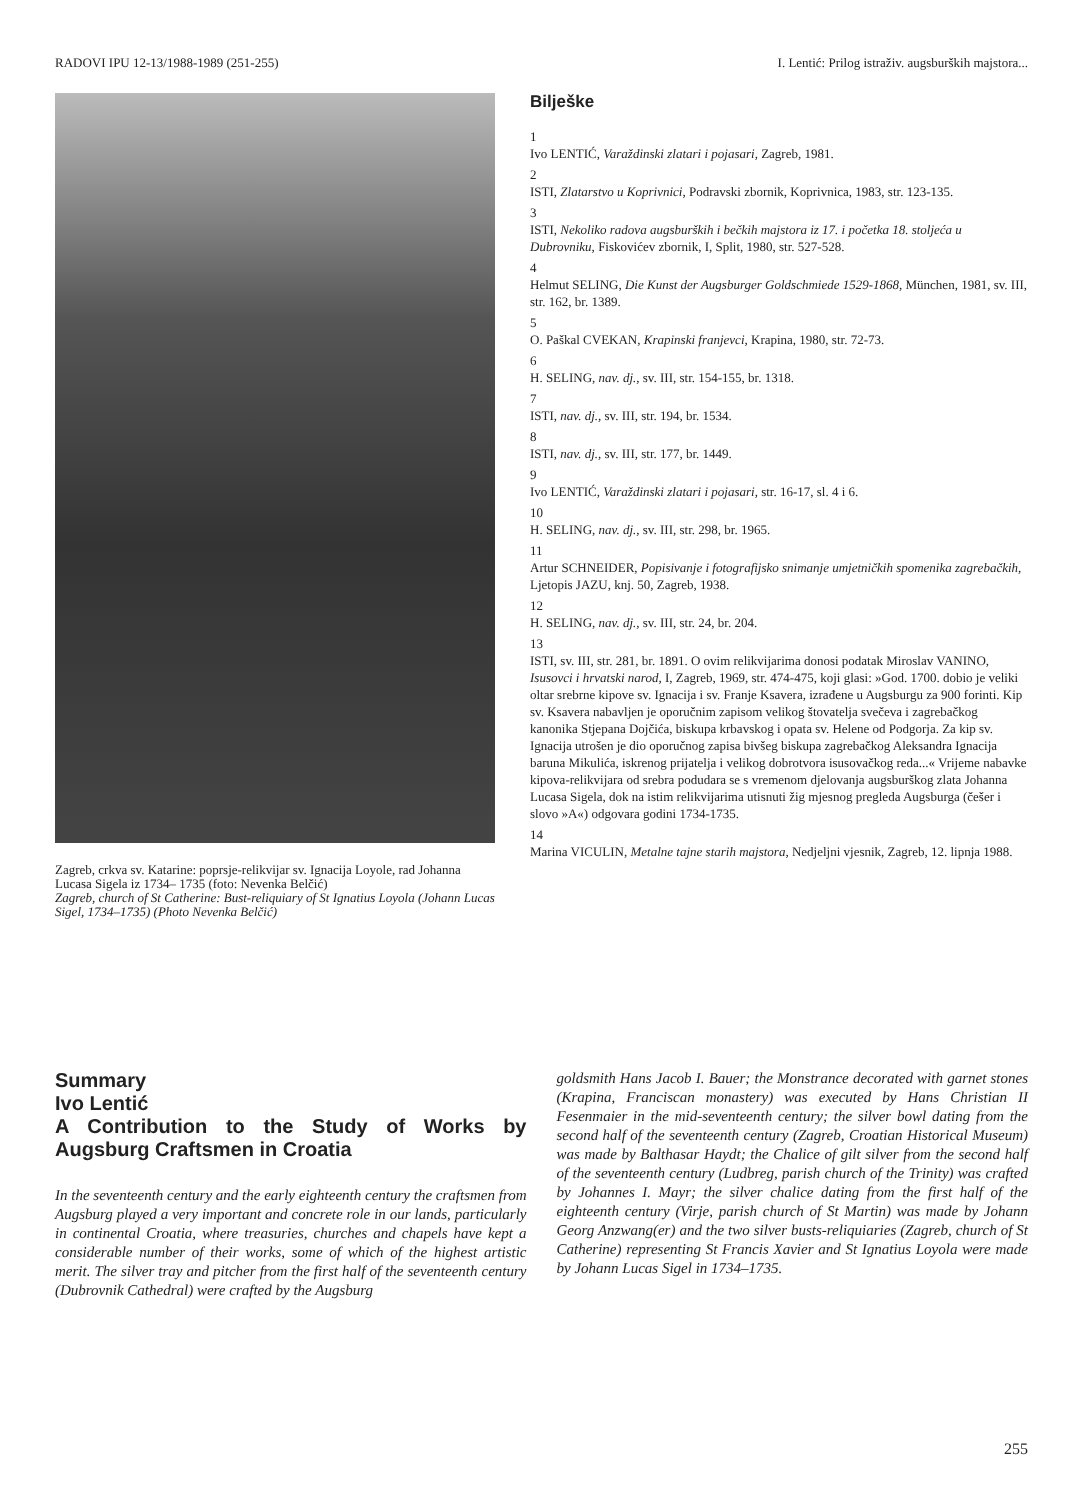RADOVI IPU 12-13/1988-1989 (251-255) I. Lentić: Prilog istraživ. augsburških majstora...
Zagreb, crkva sv. Katarine: poprsje-relikvijar sv. Ignacija Loyole, rad Johanna Lucasa Sigela iz 1734– 1735 (foto: Nevenka Belčić)
Zagreb, church of St Catherine: Bust-reliquiary of St Ignatius Loyola (Johann Lucas Sigel, 1734–1735) (Photo Nevenka Belčić)
Bilješke
1
Ivo LENTIĆ, Varaždinski zlatari i pojasari, Zagreb, 1981.
2
ISTI, Zlatarstvo u Koprivnici, Podravski zbornik, Koprivnica, 1983, str. 123-135.
3
ISTI, Nekoliko radova augsburških i bečkih majstora iz 17. i početka 18. stoljeća u Dubrovniku, Fiskovićev zbornik, I, Split, 1980, str. 527-528.
4
Helmut SELING, Die Kunst der Augsburger Goldschmiede 1529-1868, München, 1981, sv. III, str. 162, br. 1389.
5
O. Paškal CVEKAN, Krapinski franjevci, Krapina, 1980, str. 72-73.
6
H. SELING, nav. dj., sv. III, str. 154-155, br. 1318.
7
ISTI, nav. dj., sv. III, str. 194, br. 1534.
8
ISTI, nav. dj., sv. III, str. 177, br. 1449.
9
Ivo LENTIĆ, Varaždinski zlatari i pojasari, str. 16-17, sl. 4 i 6.
10
H. SELING, nav. dj., sv. III, str. 298, br. 1965.
11
Artur SCHNEIDER, Popisivanje i fotografijsko snimanje umjetničkih spomenika zagrebačkih, Ljetopis JAZU, knj. 50, Zagreb, 1938.
12
H. SELING, nav. dj., sv. III, str. 24, br. 204.
13
ISTI, sv. III, str. 281, br. 1891. O ovim relikvijarima donosi podatak Miroslav VANINO, Isusovci i hrvatski narod, I, Zagreb, 1969, str. 474-475, koji glasi: »God. 1700. dobio je veliki oltar srebrne kipove sv. Ignacija i sv. Franje Ksavera, izrađene u Augsburgu za 900 forinti. Kip sv. Ksavera nabavljen je oporučnim zapisom velikog štovatelja svečeva i zagrebačkog kanonika Stjepana Dojčića, biskupa krbavskog i opata sv. Helene od Podgorja. Za kip sv. Ignacija utrošen je dio oporučnog zapisa bivšeg biskupa zagrebačkog Aleksandra Ignacija baruna Mikulića, iskrenog prijatelja i velikog dobrotvora isusovačkog reda...« Vrijeme nabavke kipova-relikvijara od srebra podudara se s vremenom djelovanja augsburškog zlata Johanna Lucasa Sigela, dok na istim relikvijarima utisnuti žig mjesnog pregleda Augsburga (češer i slovo »A«) odgovara godini 1734-1735.
14
Marina VICULIN, Metalne tajne starih majstora, Nedjeljni vjesnik, Zagreb, 12. lipnja 1988.
Summary
Ivo Lentić
A Contribution to the Study of Works by Augsburg Craftsmen in Croatia
In the seventeenth century and the early eighteenth century the craftsmen from Augsburg played a very important and concrete role in our lands, particularly in continental Croatia, where treasuries, churches and chapels have kept a considerable number of their works, some of which of the highest artistic merit. The silver tray and pitcher from the first half of the seventeenth century (Dubrovnik Cathedral) were crafted by the Augsburg
goldsmith Hans Jacob I. Bauer; the Monstrance decorated with garnet stones (Krapina, Franciscan monastery) was executed by Hans Christian II Fesenmaier in the mid-seventeenth century; the silver bowl dating from the second half of the seventeenth century (Zagreb, Croatian Historical Museum) was made by Balthasar Haydt; the Chalice of gilt silver from the second half of the seventeenth century (Ludbreg, parish church of the Trinity) was crafted by Johannes I. Mayr; the silver chalice dating from the first half of the eighteenth century (Virje, parish church of St Martin) was made by Johann Georg Anzwang(er) and the two silver busts-reliquiaries (Zagreb, church of St Catherine) representing St Francis Xavier and St Ignatius Loyola were made by Johann Lucas Sigel in 1734–1735.
255